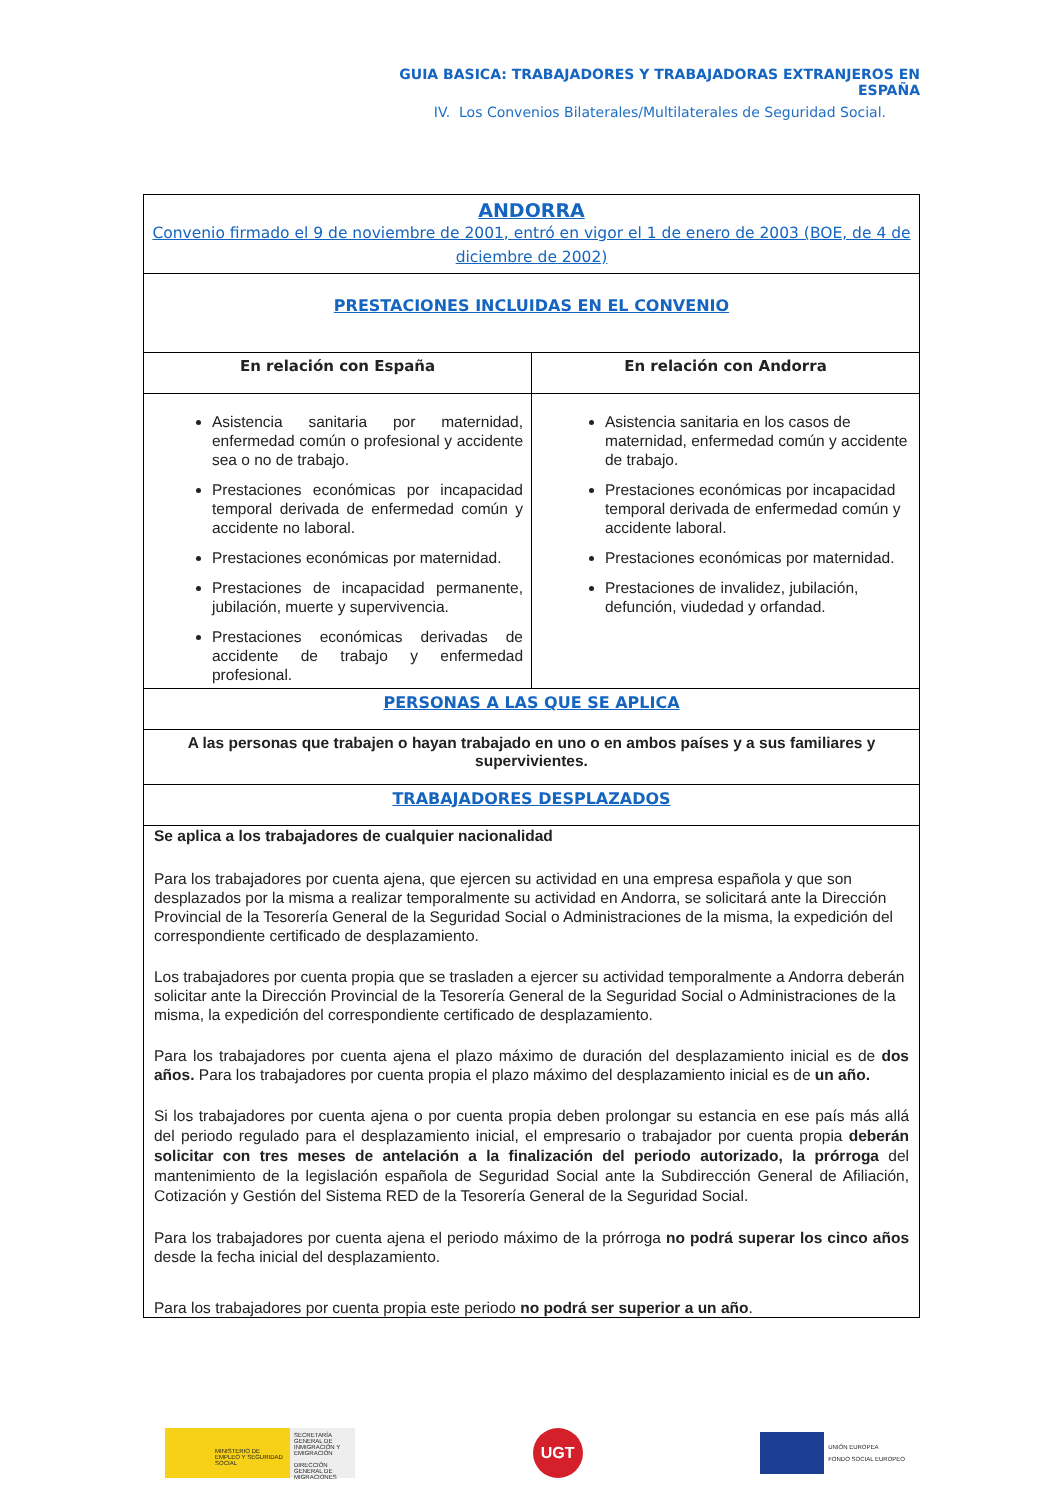GUIA BASICA: TRABAJADORES Y TRABAJADORAS EXTRANJEROS EN ESPAÑA
IV. Los Convenios Bilaterales/Multilaterales de Seguridad Social.
| ANDORRA Convenio firmado el 9 de noviembre de 2001, entró en vigor el 1 de enero de 2003 (BOE, de 4 de diciembre de 2002) | |
| PRESTACIONES INCLUIDAS EN EL CONVENIO | |
| En relación con España | En relación con Andorra |
| Asistencia sanitaria por maternidad, enfermedad común o profesional y accidente sea o no de trabajo. Prestaciones económicas por incapacidad temporal derivada de enfermedad común y accidente no laboral. Prestaciones económicas por maternidad. Prestaciones de incapacidad permanente, jubilación, muerte y supervivencia. Prestaciones económicas derivadas de accidente de trabajo y enfermedad profesional. | Asistencia sanitaria en los casos de maternidad, enfermedad común y accidente de trabajo. Prestaciones económicas por incapacidad temporal derivada de enfermedad común y accidente laboral. Prestaciones económicas por maternidad. Prestaciones de invalidez, jubilación, defunción, viudedad y orfandad. |
| PERSONAS A LAS QUE SE APLICA | |
| A las personas que trabajen o hayan trabajado en uno o en ambos países y a sus familiares y supervivientes. | |
| TRABAJADORES DESPLAZADOS | |
| Se aplica a los trabajadores de cualquier nacionalidad Para los trabajadores por cuenta ajena, que ejercen su actividad en una empresa española y que son desplazados por la misma a realizar temporalmente su actividad en Andorra, se solicitará ante la Dirección Provincial de la Tesorería General de la Seguridad Social o Administraciones de la misma, la expedición del correspondiente certificado de desplazamiento. Los trabajadores por cuenta propia que se trasladen a ejercer su actividad temporalmente a Andorra deberán solicitar ante la Dirección Provincial de la Tesorería General de la Seguridad Social o Administraciones de la misma, la expedición del correspondiente certificado de desplazamiento. Para los trabajadores por cuenta ajena el plazo máximo de duración del desplazamiento inicial es de dos años. Para los trabajadores por cuenta propia el plazo máximo del desplazamiento inicial es de un año. Si los trabajadores por cuenta ajena o por cuenta propia deben prolongar su estancia en ese país más allá del periodo regulado para el desplazamiento inicial, el empresario o trabajador por cuenta propia deberán solicitar con tres meses de antelación a la finalización del periodo autorizado, la prórroga del mantenimiento de la legislación española de Seguridad Social ante la Subdirección General de Afiliación, Cotización y Gestión del Sistema RED de la Tesorería General de la Seguridad Social. Para los trabajadores por cuenta ajena el periodo máximo de la prórroga no podrá superar los cinco años desde la fecha inicial del desplazamiento. Para los trabajadores por cuenta propia este periodo no podrá ser superior a un año . | |
MINISTERIO DE EMPLEO Y SEGURIDAD SOCIAL
SECRETARÍA GENERAL DE INMIGRACIÓN Y EMIGRACIÓN
DIRECCIÓN GENERAL DE MIGRACIONES
UGT
UNIÓN EUROPEA
FONDO SOCIAL EUROPEO